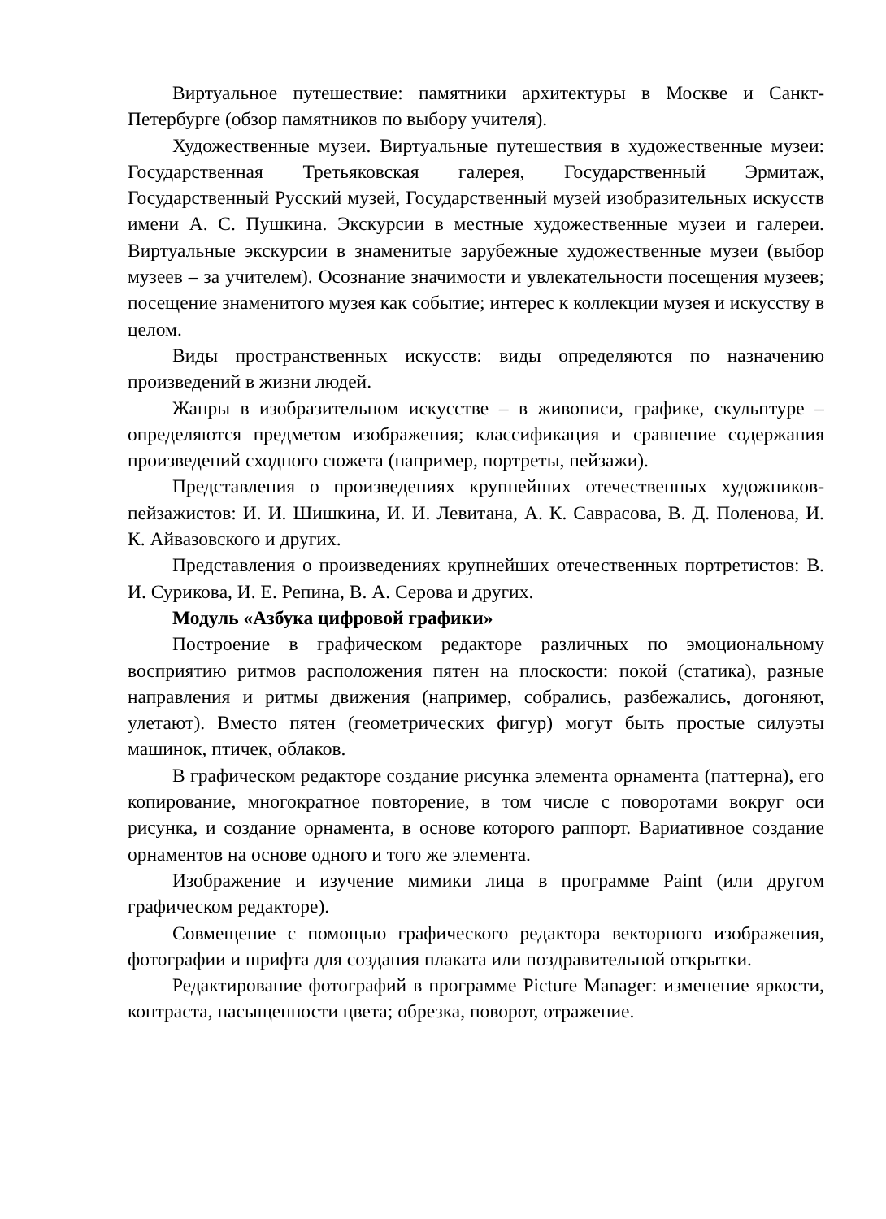Виртуальное путешествие: памятники архитектуры в Москве и Санкт-Петербурге (обзор памятников по выбору учителя).
Художественные музеи. Виртуальные путешествия в художественные музеи: Государственная Третьяковская галерея, Государственный Эрмитаж, Государственный Русский музей, Государственный музей изобразительных искусств имени А. С. Пушкина. Экскурсии в местные художественные музеи и галереи. Виртуальные экскурсии в знаменитые зарубежные художественные музеи (выбор музеев – за учителем). Осознание значимости и увлекательности посещения музеев; посещение знаменитого музея как событие; интерес к коллекции музея и искусству в целом.
Виды пространственных искусств: виды определяются по назначению произведений в жизни людей.
Жанры в изобразительном искусстве – в живописи, графике, скульптуре – определяются предметом изображения; классификация и сравнение содержания произведений сходного сюжета (например, портреты, пейзажи).
Представления о произведениях крупнейших отечественных художников-пейзажистов: И. И. Шишкина, И. И. Левитана, А. К. Саврасова, В. Д. Поленова, И. К. Айвазовского и других.
Представления о произведениях крупнейших отечественных портретистов: В. И. Сурикова, И. Е. Репина, В. А. Серова и других.
Модуль «Азбука цифровой графики»
Построение в графическом редакторе различных по эмоциональному восприятию ритмов расположения пятен на плоскости: покой (статика), разные направления и ритмы движения (например, собрались, разбежались, догоняют, улетают). Вместо пятен (геометрических фигур) могут быть простые силуэты машинок, птичек, облаков.
В графическом редакторе создание рисунка элемента орнамента (паттерна), его копирование, многократное повторение, в том числе с поворотами вокруг оси рисунка, и создание орнамента, в основе которого раппорт. Вариативное создание орнаментов на основе одного и того же элемента.
Изображение и изучение мимики лица в программе Paint (или другом графическом редакторе).
Совмещение с помощью графического редактора векторного изображения, фотографии и шрифта для создания плаката или поздравительной открытки.
Редактирование фотографий в программе Picture Manager: изменение яркости, контраста, насыщенности цвета; обрезка, поворот, отражение.